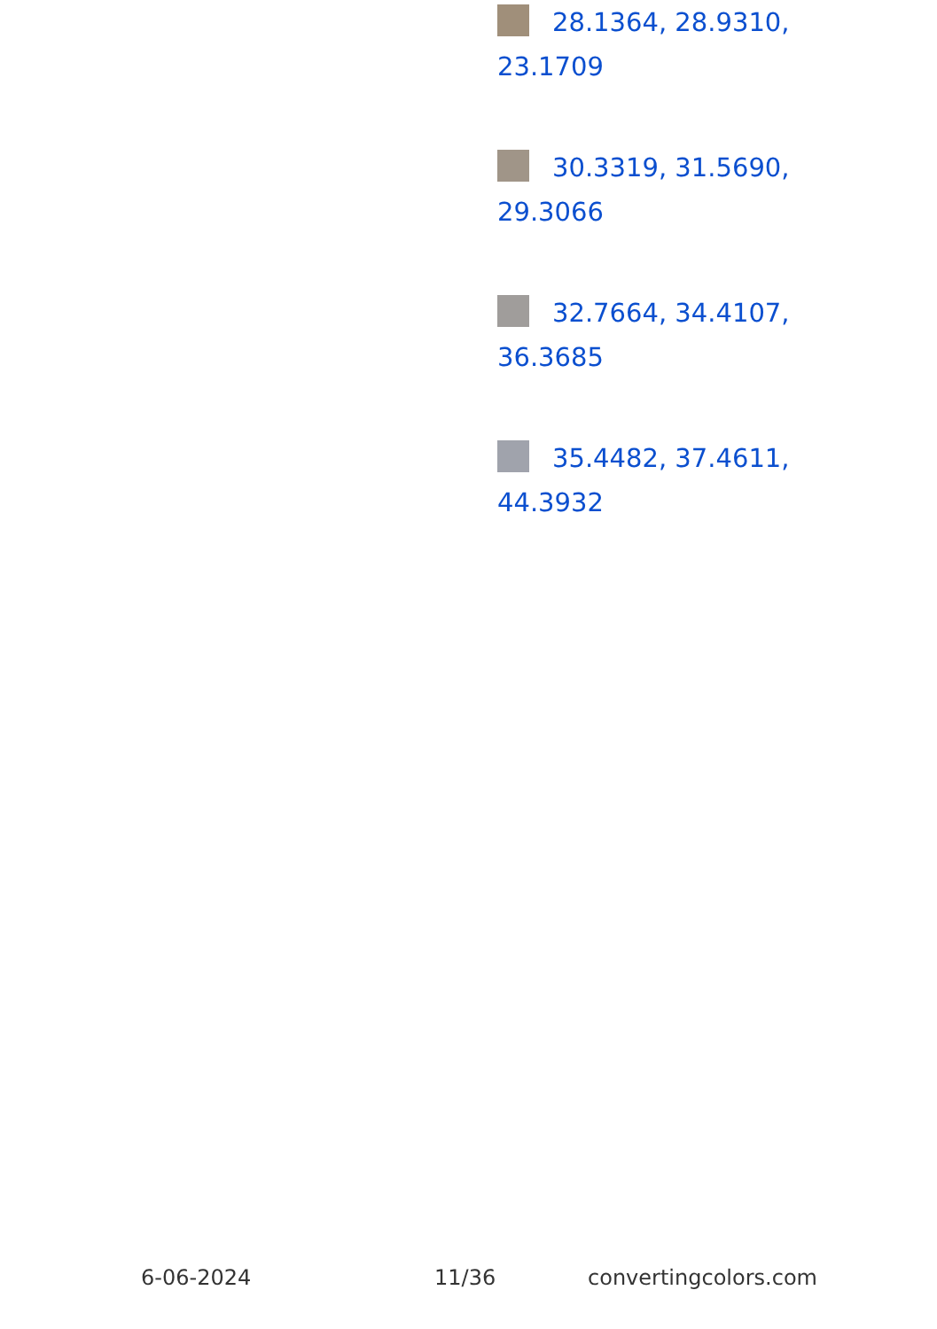28.1364, 28.9310, 23.1709
30.3319, 31.5690, 29.3066
32.7664, 34.4107, 36.3685
35.4482, 37.4611, 44.3932
6-06-2024 11/36 convertingcolors.com